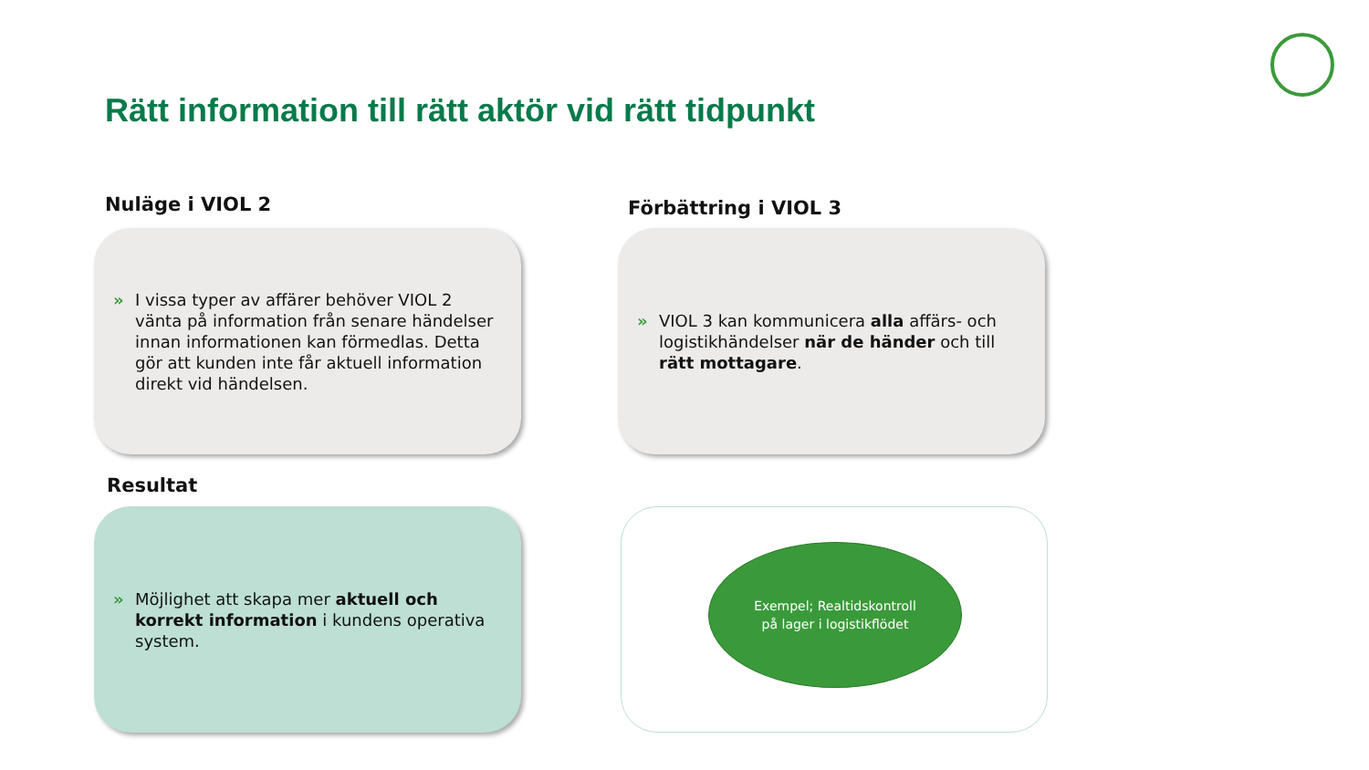Rätt information till rätt aktör vid rätt tidpunkt
Nuläge i VIOL 2 Förbättring i VIOL 3
» I vissa typer av affärer behöver VIOL 2 vänta på information från senare händelser innan informationen kan förmedlas. Detta gör att kunden inte får aktuell information direkt vid händelsen.
» VIOL 3 kan kommunicera alla affärs- och logistikhändelser när de händer och till rätt mottagare.
Resultat
» Möjlighet att skapa mer aktuell och korrekt information i kundens operativa system.
Exempel; Realtidskontroll
på lager i logistikflödet